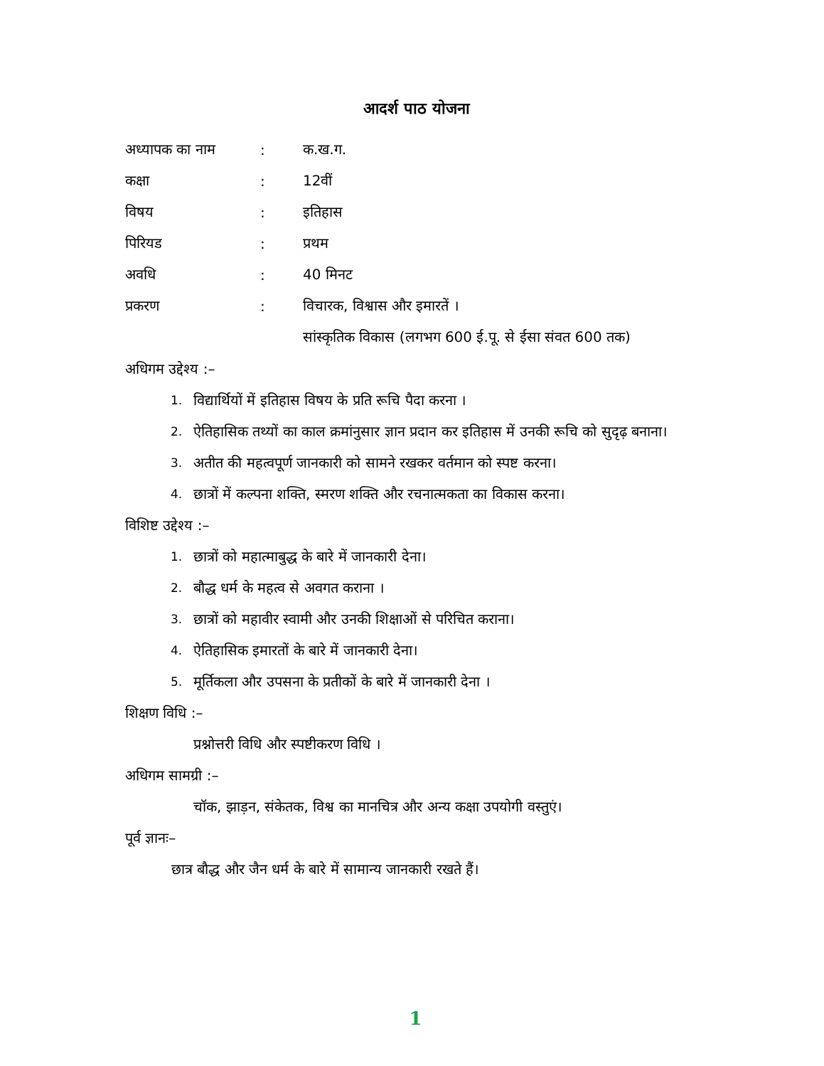आदर्श पाठ योजना
अध्यापक का नाम: क.ख.ग.
कक्षा: 12वीं
विषय: इतिहास
पिरियड: प्रथम
अवधि: 40 मिनट
प्रकरण: विचारक, विश्वास और इमारतें ।
सांस्कृतिक विकास (लगभग 600 ई.पू. से ईसा संवत 600 तक)
अधिगम उद्देश्य :–
1. विद्यार्थियों में इतिहास विषय के प्रति रूचि पैदा करना ।
2. ऐतिहासिक तथ्यों का काल क्रमांनुसार ज्ञान प्रदान कर इतिहास में उनकी रूचि को सुदृढ़ बनाना।
3. अतीत की महत्वपूर्ण जानकारी को सामने रखकर वर्तमान को स्पष्ट करना।
4. छात्रों में कल्पना शक्ति, स्मरण शक्ति और रचनात्मकता का विकास करना।
विशिष्ट उद्देश्य :–
1. छात्रों को महात्माबुद्ध के बारे में जानकारी देना।
2. बौद्ध धर्म के महत्व से अवगत कराना ।
3. छात्रों को महावीर स्वामी और उनकी शिक्षाओं से परिचित कराना।
4. ऐतिहासिक इमारतों के बारे में जानकारी देना।
5. मूर्तिकला और उपसना के प्रतीकों के बारे में जानकारी देना ।
शिक्षण विधि :–
प्रश्नोत्तरी विधि और स्पष्टीकरण विधि ।
अधिगम सामग्री :–
चॉक, झाड़न, संकेतक, विश्व का मानचित्र और अन्य कक्षा उपयोगी वस्तुएं।
पूर्व ज्ञानः–
छात्र बौद्ध और जैन धर्म के बारे में सामान्य जानकारी रखते हैं।
1